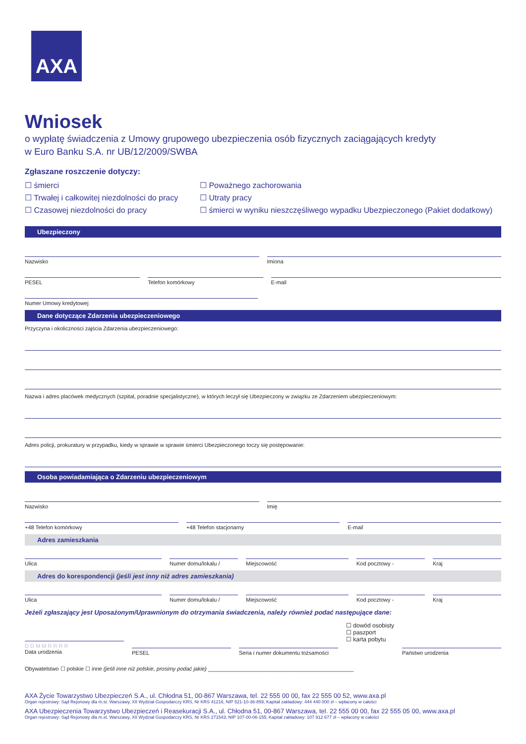AXA
Wniosek
o wypłatę świadczenia z Umowy grupowego ubezpieczenia osób fizycznych zaciągających kredyty
w Euro Banku S.A. nr UB/12/2009/SWBA
Zgłaszane roszczenie dotyczy:
☐ śmierci
☐ Trwałej i całkowitej niezdolności do pracy
☐ Czasowej niezdolności do pracy
☐ Poważnego zachorowania
☐ Utraty pracy
☐ śmierci w wyniku nieszczęśliwego wypadku Ubezpieczonego (Pakiet dodatkowy)
Ubezpieczony
Nazwisko Imiona
PESEL Telefon komórkowy E-mail
Numer Umowy kredytowej
Dane dotyczące Zdarzenia ubezpieczeniowego
Przyczyna i okoliczności zajścia Zdarzenia ubezpieczeniowego:
Nazwa i adres placówek medycznych (szpital, poradnie specjalistyczne), w których leczył się Ubezpieczony w związku ze Zdarzeniem ubezpieczeniowym:
Adres policji, prokuratury w przypadku, kiedy w sprawie w sprawie śmierci Ubezpieczonego toczy się postępowanie:
Osoba powiadamiająca o Zdarzeniu ubezpieczeniowym
Nazwisko Imię
+48 Telefon komórkowy +48 Telefon stacjonarny E-mail
Adres zamieszkania
Ulica Numer domu/lokalu / Miejscowość Kod pocztowy - Kraj
Adres do korespondencji (jeśli jest inny niż adres zamieszkania)
Ulica Numer domu/lokalu / Miejscowość Kod pocztowy - Kraj
Jeżeli zgłaszający jest Uposażonym/Uprawnionym do otrzymania świadczenia, należy również podać następujące dane:
D D M M R R R R
Data urodzenia
PESEL Seria i numer dokumentu tożsamości
☐ dowód osobisty
☐ paszport
☐ karta pobytu
Państwo urodzenia
Obywatelstwo ☐ polskie ☐ inne (jeśli inne niż polskie, prosimy podać jakie) ________________________________________________
AXA Życie Towarzystwo Ubezpieczeń S.A., ul. Chłodna 51, 00-867 Warszawa, tel. 22 555 00 00, fax 22 555 00 52, www.axa.pl
Organ rejestrowy: Sąd Rejonowy dla m.st. Warszawy, XII Wydział Gospodarczy KRS, Nr KRS 41216, NIP 521-10-36-859, Kapitał zakładowy: 444 440 000 zł – wpłacony w całości
AXA Ubezpieczenia Towarzystwo Ubezpieczeń i Reasekuracji S.A., ul. Chłodna 51, 00-867 Warszawa, tel. 22 555 00 00, fax 22 555 05 00, www.axa.pl
Organ rejestrowy: Sąd Rejonowy dla m.st. Warszawy, XII Wydział Gospodarczy KRS, Nr KRS 271543; NIP 107-00-06-155; Kapitał zakładowy: 107 912 677 zł – wpłacony w całości